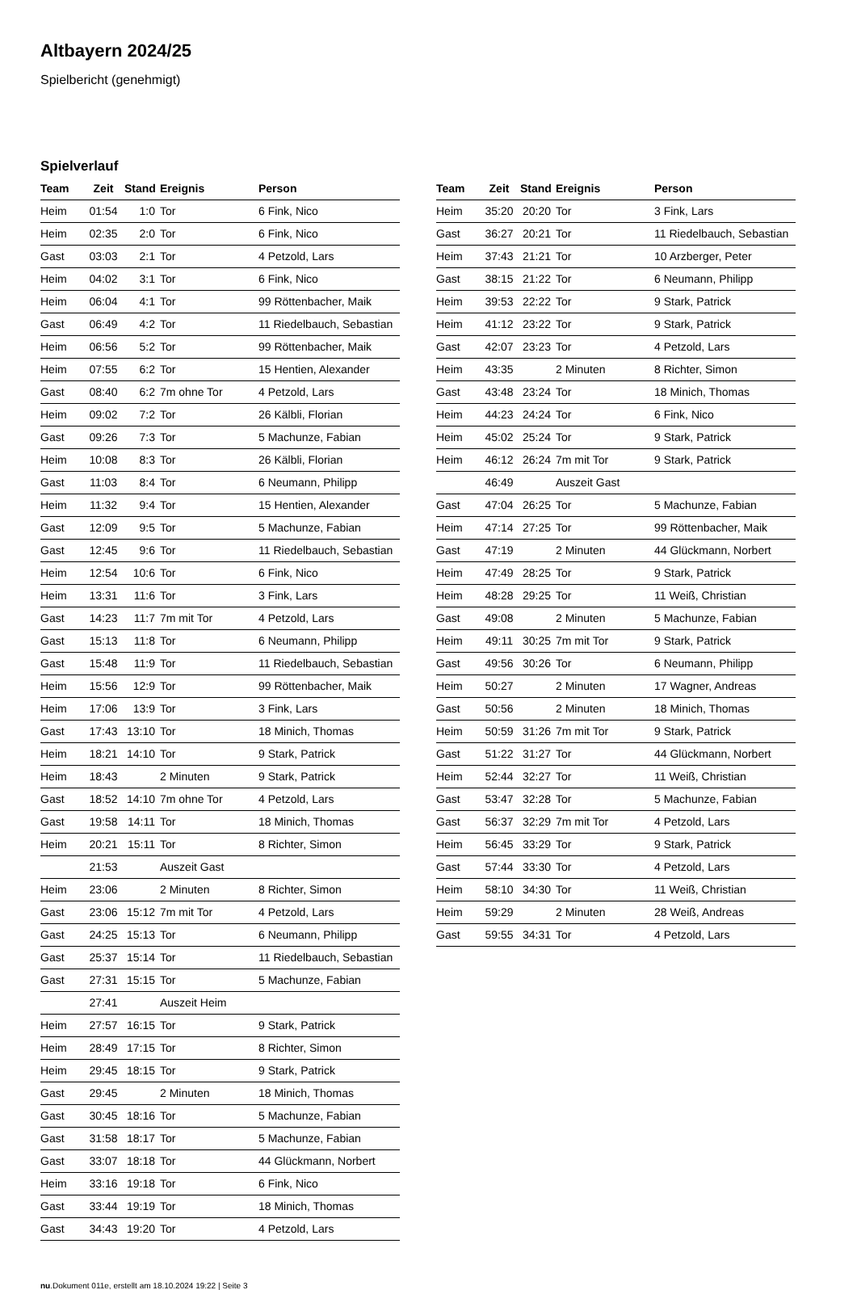Altbayern 2024/25
Spielbericht (genehmigt)
Spielverlauf
| Team | Zeit | Stand | Ereignis | Person |
| --- | --- | --- | --- | --- |
| Heim | 01:54 | 1:0 | Tor | 6 Fink, Nico |
| Heim | 02:35 | 2:0 | Tor | 6 Fink, Nico |
| Gast | 03:03 | 2:1 | Tor | 4 Petzold, Lars |
| Heim | 04:02 | 3:1 | Tor | 6 Fink, Nico |
| Heim | 06:04 | 4:1 | Tor | 99 Röttenbacher, Maik |
| Gast | 06:49 | 4:2 | Tor | 11 Riedelbauch, Sebastian |
| Heim | 06:56 | 5:2 | Tor | 99 Röttenbacher, Maik |
| Heim | 07:55 | 6:2 | Tor | 15 Hentien, Alexander |
| Gast | 08:40 | 6:2 | 7m ohne Tor | 4 Petzold, Lars |
| Heim | 09:02 | 7:2 | Tor | 26 Kälbli, Florian |
| Gast | 09:26 | 7:3 | Tor | 5 Machunze, Fabian |
| Heim | 10:08 | 8:3 | Tor | 26 Kälbli, Florian |
| Gast | 11:03 | 8:4 | Tor | 6 Neumann, Philipp |
| Heim | 11:32 | 9:4 | Tor | 15 Hentien, Alexander |
| Gast | 12:09 | 9:5 | Tor | 5 Machunze, Fabian |
| Gast | 12:45 | 9:6 | Tor | 11 Riedelbauch, Sebastian |
| Heim | 12:54 | 10:6 | Tor | 6 Fink, Nico |
| Heim | 13:31 | 11:6 | Tor | 3 Fink, Lars |
| Gast | 14:23 | 11:7 | 7m mit Tor | 4 Petzold, Lars |
| Gast | 15:13 | 11:8 | Tor | 6 Neumann, Philipp |
| Gast | 15:48 | 11:9 | Tor | 11 Riedelbauch, Sebastian |
| Heim | 15:56 | 12:9 | Tor | 99 Röttenbacher, Maik |
| Heim | 17:06 | 13:9 | Tor | 3 Fink, Lars |
| Gast | 17:43 | 13:10 | Tor | 18 Minich, Thomas |
| Heim | 18:21 | 14:10 | Tor | 9 Stark, Patrick |
| Heim | 18:43 | | 2 Minuten | 9 Stark, Patrick |
| Gast | 18:52 | 14:10 | 7m ohne Tor | 4 Petzold, Lars |
| Gast | 19:58 | 14:11 | Tor | 18 Minich, Thomas |
| Heim | 20:21 | 15:11 | Tor | 8 Richter, Simon |
| | 21:53 | | Auszeit Gast | |
| Heim | 23:06 | | 2 Minuten | 8 Richter, Simon |
| Gast | 23:06 | 15:12 | 7m mit Tor | 4 Petzold, Lars |
| Gast | 24:25 | 15:13 | Tor | 6 Neumann, Philipp |
| Gast | 25:37 | 15:14 | Tor | 11 Riedelbauch, Sebastian |
| Gast | 27:31 | 15:15 | Tor | 5 Machunze, Fabian |
| | 27:41 | | Auszeit Heim | |
| Heim | 27:57 | 16:15 | Tor | 9 Stark, Patrick |
| Heim | 28:49 | 17:15 | Tor | 8 Richter, Simon |
| Heim | 29:45 | 18:15 | Tor | 9 Stark, Patrick |
| Gast | 29:45 | | 2 Minuten | 18 Minich, Thomas |
| Gast | 30:45 | 18:16 | Tor | 5 Machunze, Fabian |
| Gast | 31:58 | 18:17 | Tor | 5 Machunze, Fabian |
| Gast | 33:07 | 18:18 | Tor | 44 Glückmann, Norbert |
| Heim | 33:16 | 19:18 | Tor | 6 Fink, Nico |
| Gast | 33:44 | 19:19 | Tor | 18 Minich, Thomas |
| Gast | 34:43 | 19:20 | Tor | 4 Petzold, Lars |
| Team | Zeit | Stand | Ereignis | Person |
| --- | --- | --- | --- | --- |
| Heim | 35:20 | 20:20 | Tor | 3 Fink, Lars |
| Gast | 36:27 | 20:21 | Tor | 11 Riedelbauch, Sebastian |
| Heim | 37:43 | 21:21 | Tor | 10 Arzberger, Peter |
| Gast | 38:15 | 21:22 | Tor | 6 Neumann, Philipp |
| Heim | 39:53 | 22:22 | Tor | 9 Stark, Patrick |
| Heim | 41:12 | 23:22 | Tor | 9 Stark, Patrick |
| Gast | 42:07 | 23:23 | Tor | 4 Petzold, Lars |
| Heim | 43:35 | | 2 Minuten | 8 Richter, Simon |
| Gast | 43:48 | 23:24 | Tor | 18 Minich, Thomas |
| Heim | 44:23 | 24:24 | Tor | 6 Fink, Nico |
| Heim | 45:02 | 25:24 | Tor | 9 Stark, Patrick |
| Heim | 46:12 | 26:24 | 7m mit Tor | 9 Stark, Patrick |
| | 46:49 | | Auszeit Gast | |
| Gast | 47:04 | 26:25 | Tor | 5 Machunze, Fabian |
| Heim | 47:14 | 27:25 | Tor | 99 Röttenbacher, Maik |
| Gast | 47:19 | | 2 Minuten | 44 Glückmann, Norbert |
| Heim | 47:49 | 28:25 | Tor | 9 Stark, Patrick |
| Heim | 48:28 | 29:25 | Tor | 11 Weiß, Christian |
| Gast | 49:08 | | 2 Minuten | 5 Machunze, Fabian |
| Heim | 49:11 | 30:25 | 7m mit Tor | 9 Stark, Patrick |
| Gast | 49:56 | 30:26 | Tor | 6 Neumann, Philipp |
| Heim | 50:27 | | 2 Minuten | 17 Wagner, Andreas |
| Gast | 50:56 | | 2 Minuten | 18 Minich, Thomas |
| Heim | 50:59 | 31:26 | 7m mit Tor | 9 Stark, Patrick |
| Gast | 51:22 | 31:27 | Tor | 44 Glückmann, Norbert |
| Heim | 52:44 | 32:27 | Tor | 11 Weiß, Christian |
| Gast | 53:47 | 32:28 | Tor | 5 Machunze, Fabian |
| Gast | 56:37 | 32:29 | 7m mit Tor | 4 Petzold, Lars |
| Heim | 56:45 | 33:29 | Tor | 9 Stark, Patrick |
| Gast | 57:44 | 33:30 | Tor | 4 Petzold, Lars |
| Heim | 58:10 | 34:30 | Tor | 11 Weiß, Christian |
| Heim | 59:29 | | 2 Minuten | 28 Weiß, Andreas |
| Gast | 59:55 | 34:31 | Tor | 4 Petzold, Lars |
nu.Dokument 011e, erstellt am 18.10.2024 19:22 | Seite 3